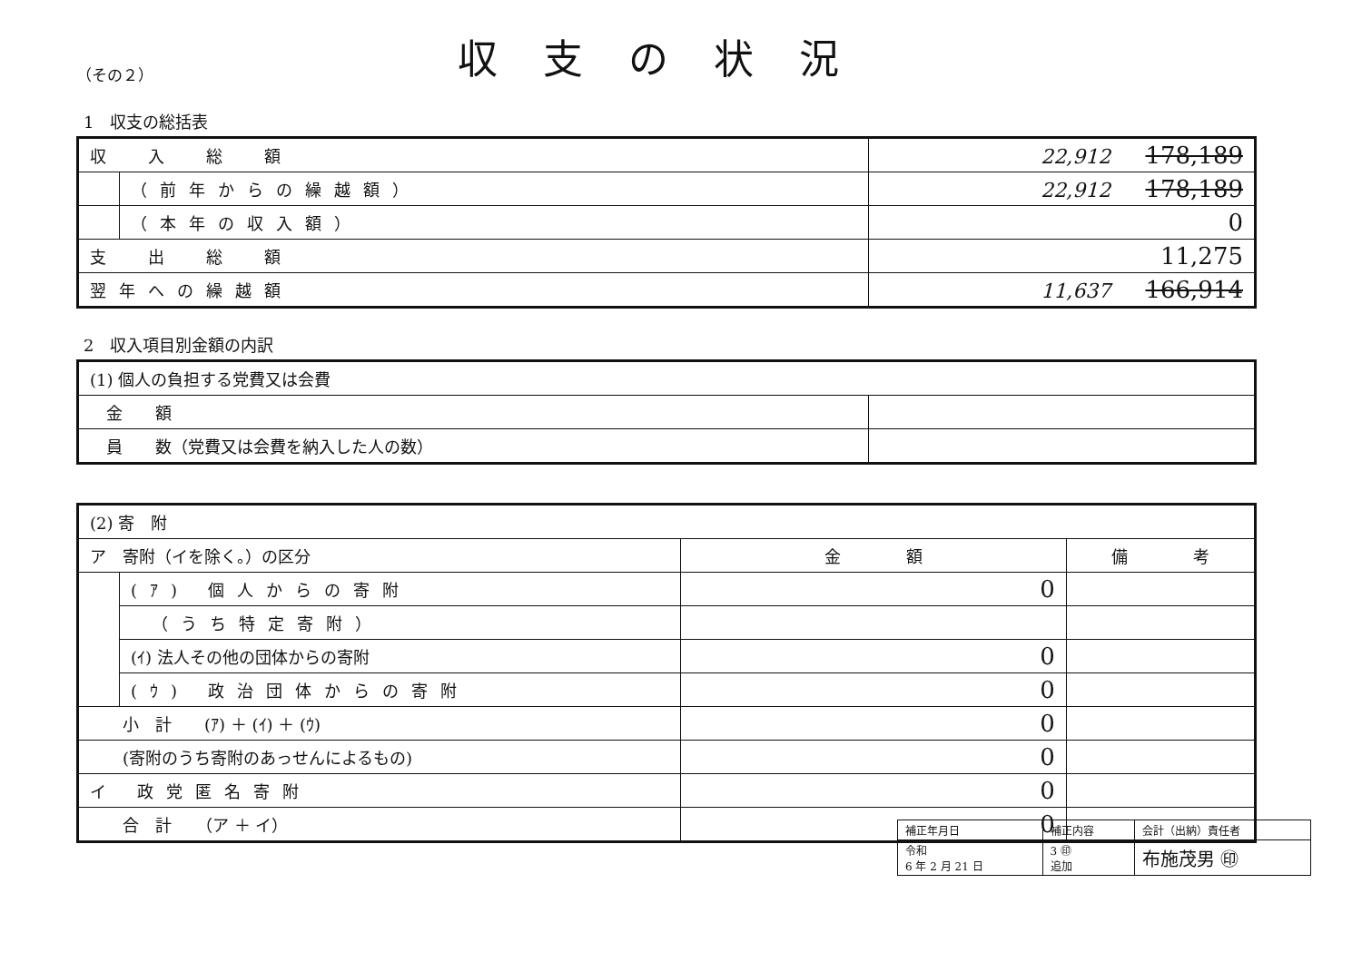（その２）
収支の状況
1　収支の総括表
| 収 入 総 額 | | 22,912 178,189 |
| | （前年からの繰越額） | 22,912 178,189 |
| | （本年の収入額） | 0 |
| 支 出 総 額 | | 11,275 |
| 翌年への繰越額 | | 11,637 166,914 |
2　収入項目別金額の内訳
| (1) 個人の負担する党費又は会費 | |
| 金 額 | |
| 員 数（党費又は会費を納入した人の数） | |
| (2) 寄 附 | | | |
| ア 寄附（イを除く。）の区分 | | 金 額 | 備 考 |
| | (ｱ) 個人からの寄附 | 0 | |
| | （うち特定寄附） | | |
| | (ｲ) 法人その他の団体からの寄附 | 0 | |
| | (ｳ) 政治団体からの寄附 | 0 | |
| 小 計 (ｱ) ＋ (ｲ) ＋ (ｳ) | | 0 | |
| (寄附のうち寄附のあっせんによるもの) | | 0 | |
| イ 政党匿名寄附 | | 0 | |
| 合 計 （ア ＋ イ） | | 0 | |
| 補正年月日 | 補正内容 | 会計（出納）責任者 |
| 令和 6 年 2 月 21 日 | 3 ㊞ 追加 | 布施茂男 ㊞ |